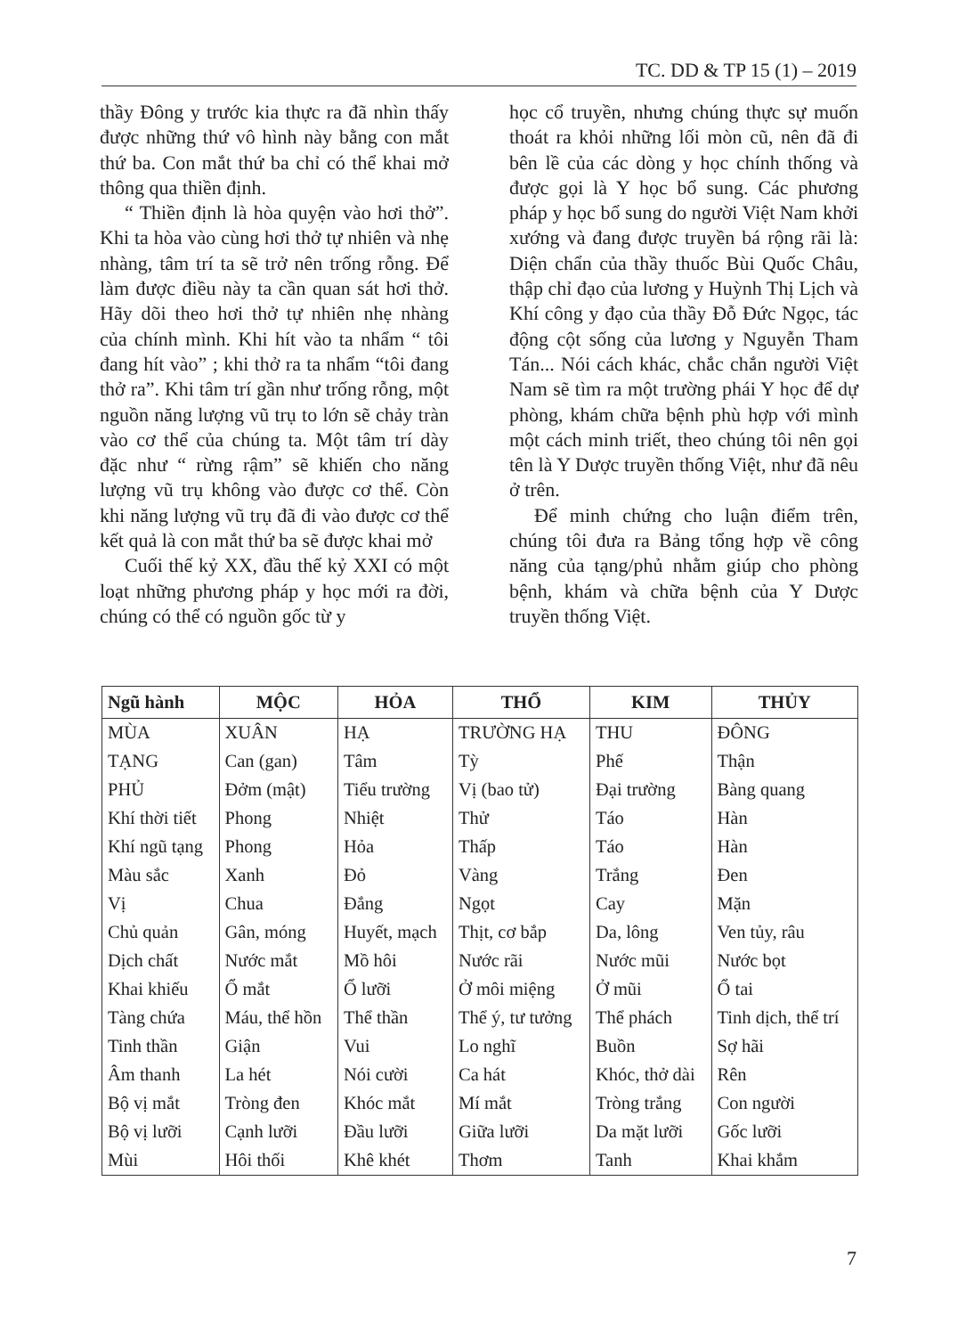TC. DD & TP 15 (1) – 2019
thầy Đông y trước kia thực ra đã nhìn thấy được những thứ vô hình này bằng con mắt thứ ba. Con mắt thứ ba chỉ có thể khai mở thông qua thiền định.
“ Thiền định là hòa quyện vào hơi thở”. Khi ta hòa vào cùng hơi thở tự nhiên và nhẹ nhàng, tâm trí ta sẽ trở nên trống rỗng. Để làm được điều này ta cần quan sát hơi thở. Hãy dõi theo hơi thở tự nhiên nhẹ nhàng của chính mình. Khi hít vào ta nhẩm “ tôi đang hít vào” ; khi thở ra ta nhẩm “tôi đang thở ra”. Khi tâm trí gần như trống rỗng, một nguồn năng lượng vũ trụ to lớn sẽ chảy tràn vào cơ thể của chúng ta. Một tâm trí dày đặc như “ rừng rậm” sẽ khiến cho năng lượng vũ trụ không vào được cơ thể. Còn khi năng lượng vũ trụ đã đi vào được cơ thể kết quả là con mắt thứ ba sẽ được khai mở
Cuối thế kỷ XX, đầu thế kỷ XXI có một loạt những phương pháp y học mới ra đời, chúng có thể có nguồn gốc từ y
học cổ truyền, nhưng chúng thực sự muốn thoát ra khỏi những lối mòn cũ, nên đã đi bên lề của các dòng y học chính thống và được gọi là Y học bổ sung. Các phương pháp y học bổ sung do người Việt Nam khởi xướng và đang được truyền bá rộng rãi là: Diện chẩn của thầy thuốc Bùi Quốc Châu, thập chỉ đạo của lương y Huỳnh Thị Lịch và Khí công y đạo của thầy Đỗ Đức Ngọc, tác động cột sống của lương y Nguyễn Tham Tán... Nói cách khác, chắc chắn người Việt Nam sẽ tìm ra một trường phái Y học để dự phòng, khám chữa bệnh phù hợp với mình một cách minh triết, theo chúng tôi nên gọi tên là Y Dược truyền thống Việt, như đã nêu ở trên.
Để minh chứng cho luận điểm trên, chúng tôi đưa ra Bảng tổng hợp về công năng của tạng/phủ nhằm giúp cho phòng bệnh, khám và chữa bệnh của Y Dược truyền thống Việt.
| Ngũ hành | MỘC | HỎA | THỔ | KIM | THỦY |
| --- | --- | --- | --- | --- | --- |
| MÙA | XUÂN | HẠ | TRƯỜNG HẠ | THU | ĐÔNG |
| TẠNG | Can (gan) | Tâm | Tỳ | Phế | Thận |
| PHỦ | Đởm (mật) | Tiểu trường | Vị (bao tử) | Đại trường | Bàng quang |
| Khí thời tiết | Phong | Nhiệt | Thử | Táo | Hàn |
| Khí ngũ tạng | Phong | Hỏa | Thấp | Táo | Hàn |
| Màu sắc | Xanh | Đỏ | Vàng | Trắng | Đen |
| Vị | Chua | Đắng | Ngọt | Cay | Mặn |
| Chủ quản | Gân, móng | Huyết, mạch | Thịt, cơ bắp | Da, lông | Ven tủy, râu |
| Dịch chất | Nước mắt | Mồ hôi | Nước rãi | Nước mũi | Nước bọt |
| Khai khiếu | Ổ mắt | Ổ lưỡi | Ở môi miệng | Ở mũi | Ổ tai |
| Tàng chứa | Máu, thể hồn | Thể thần | Thể ý, tư tưởng | Thể phách | Tinh dịch, thể trí |
| Tinh thần | Giận | Vui | Lo nghĩ | Buồn | Sợ hãi |
| Âm thanh | La hét | Nói cười | Ca hát | Khóc, thở dài | Rên |
| Bộ vị mắt | Tròng đen | Khóc mắt | Mí mắt | Tròng trắng | Con người |
| Bộ vị lưỡi | Cạnh lưỡi | Đầu lưỡi | Giữa lưỡi | Da mặt lưỡi | Gốc lưỡi |
| Mùi | Hôi thối | Khê khét | Thơm | Tanh | Khai khắm |
7